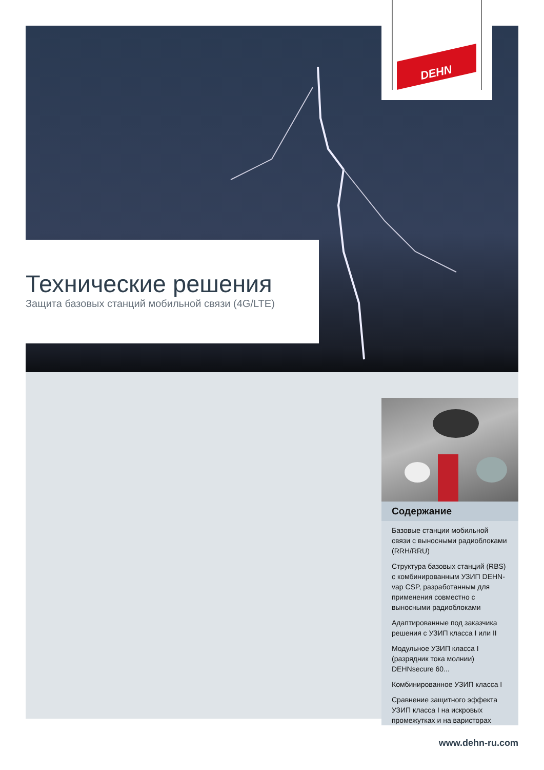DEHN
Технические решения
Защита базовых станций мобильной связи (4G/LTE)
Содержание
Базовые станции мобильной связи с выносными радиоблоками (RRH/RRU)
Структура базовых станций (RBS) с комбинированным УЗИП DEHN-vap CSP, разработанным для применения совместно с выносными радиоблоками
Адаптированные под заказчика решения с УЗИП класса I или II
Модульное УЗИП класса I (разрядник тока молнии) DEHNsecure 60...
Комбинированное УЗИП класса I
Сравнение защитного эффекта УЗИП класса I на искровых промежутках и на варисторах
www.dehn-ru.com